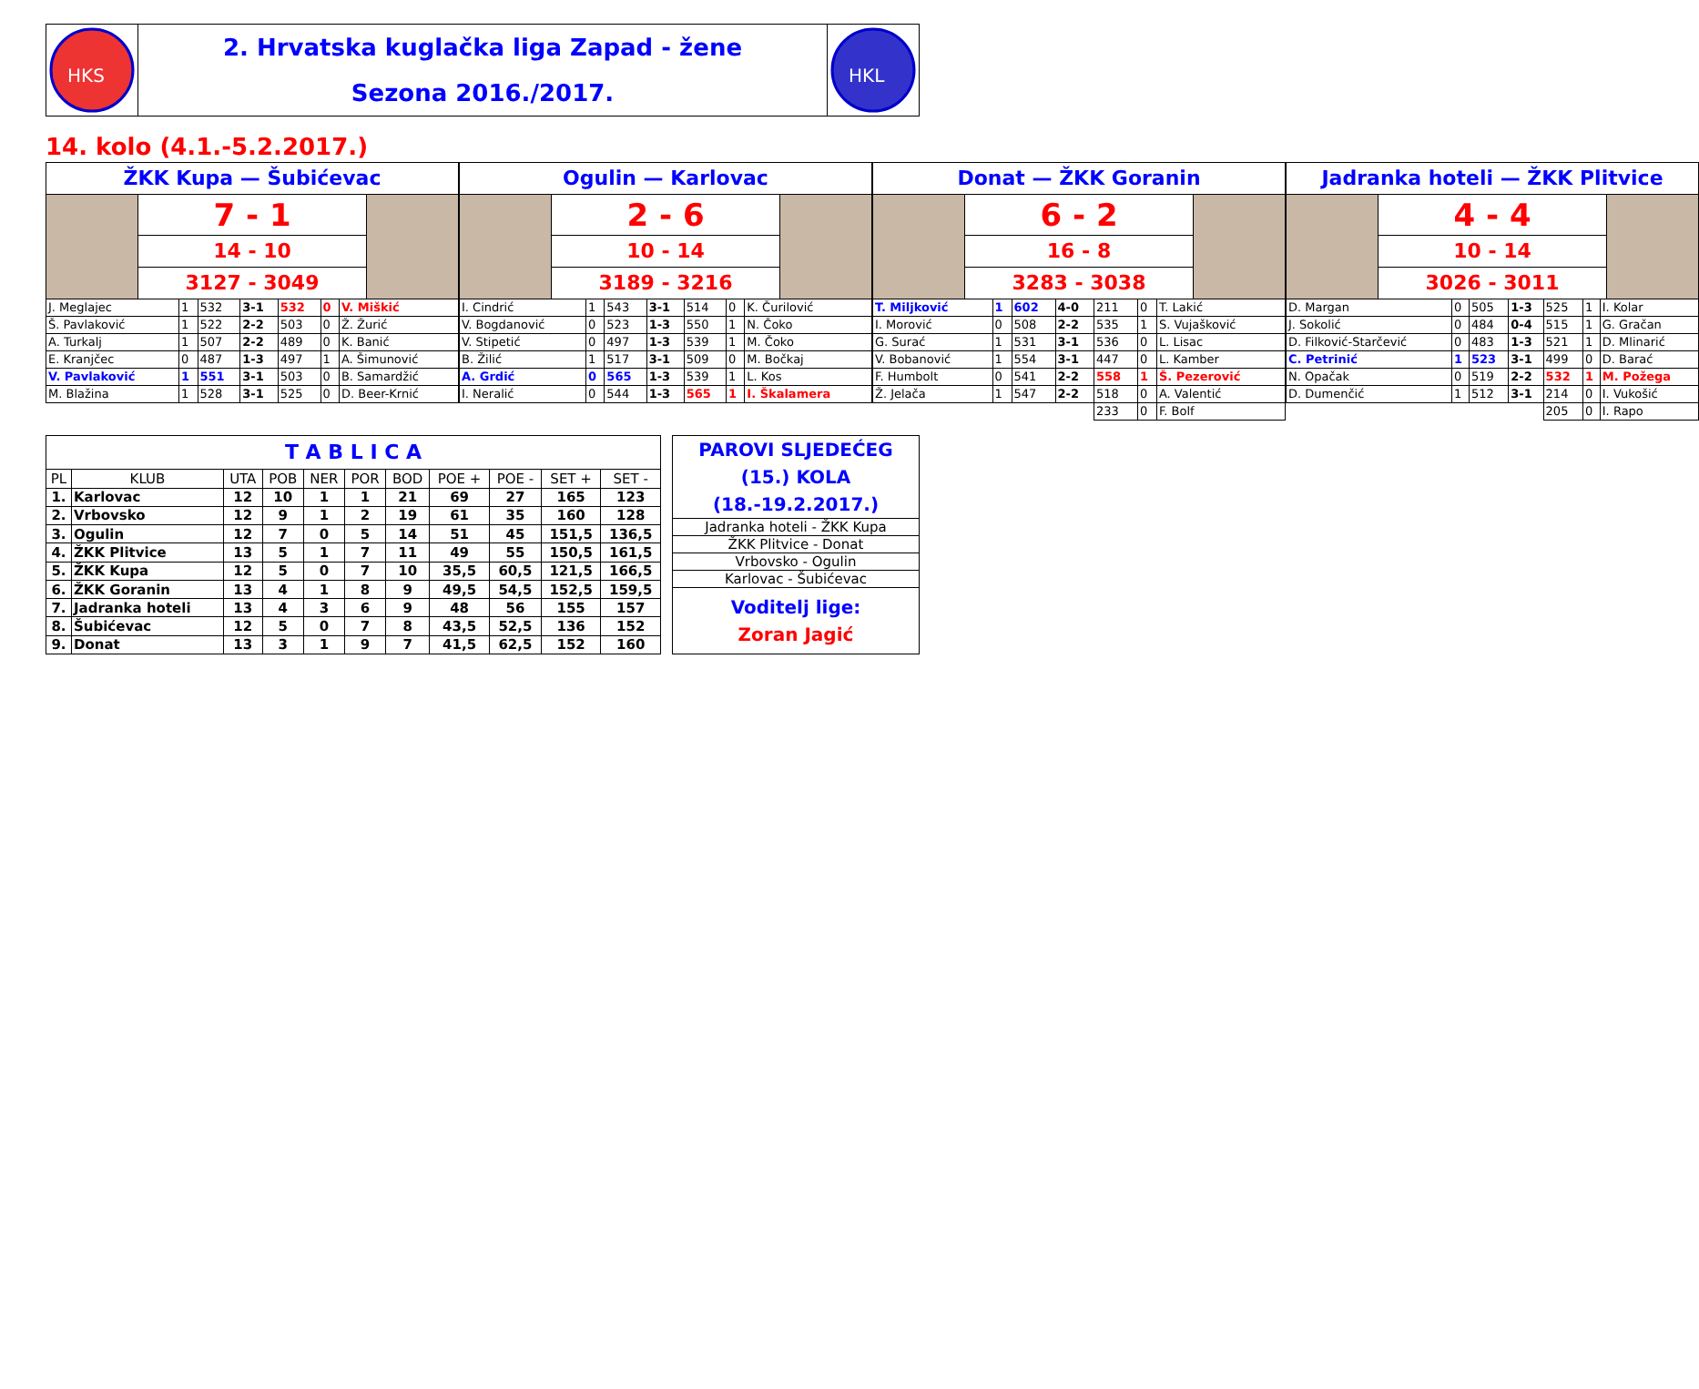HKS
2. Hrvatska kuglačka liga Zapad - žene
Sezona 2016./2017.
HKL
14. kolo (4.1.-5.2.2017.)
ŽKK Kupa — Šubićevac
7 - 1
14 - 10
3127 - 3049
| J. Meglajec | 1 | 532 | 3-1 | 532 | 0 | V. Miškić |
| Š. Pavlaković | 1 | 522 | 2-2 | 503 | 0 | Ž. Žurić |
| A. Turkalj | 1 | 507 | 2-2 | 489 | 0 | K. Banić |
| E. Kranjčec | 0 | 487 | 1-3 | 497 | 1 | A. Šimunović |
| V. Pavlaković | 1 | 551 | 3-1 | 503 | 0 | B. Samardžić |
| M. Blažina | 1 | 528 | 3-1 | 525 | 0 | D. Beer-Krnić |
Ogulin — Karlovac
2 - 6
10 - 14
3189 - 3216
| I. Cindrić | 1 | 543 | 3-1 | 514 | 0 | K. Čurilović |
| V. Bogdanović | 0 | 523 | 1-3 | 550 | 1 | N. Čoko |
| V. Stipetić | 0 | 497 | 1-3 | 539 | 1 | M. Čoko |
| B. Žilić | 1 | 517 | 3-1 | 509 | 0 | M. Bočkaj |
| A. Grdić | 0 | 565 | 1-3 | 539 | 1 | L. Kos |
| I. Neralić | 0 | 544 | 1-3 | 565 | 1 | I. Škalamera |
Donat — ŽKK Goranin
6 - 2
16 - 8
3283 - 3038
| T. Miljković | 1 | 602 | 4-0 | 211 | 0 | T. Lakić |
| I. Morović | 0 | 508 | 2-2 | 535 | 1 | S. Vujašković |
| G. Surać | 1 | 531 | 3-1 | 536 | 0 | L. Lisac |
| V. Bobanović | 1 | 554 | 3-1 | 447 | 0 | L. Kamber |
| F. Humbolt | 0 | 541 | 2-2 | 558 | 1 | Š. Pezerović |
| Ž. Jelača | 1 | 547 | 2-2 | 518 | 0 | A. Valentić |
| | | | | 233 | 0 | F. Bolf |
Jadranka hoteli — ŽKK Plitvice
4 - 4
10 - 14
3026 - 3011
| D. Margan | 0 | 505 | 1-3 | 525 | 1 | I. Kolar |
| J. Sokolić | 0 | 484 | 0-4 | 515 | 1 | G. Gračan |
| D. Filković-Starčević | 0 | 483 | 1-3 | 521 | 1 | D. Mlinarić |
| C. Petrinić | 1 | 523 | 3-1 | 499 | 0 | D. Barać |
| N. Opačak | 0 | 519 | 2-2 | 532 | 1 | M. Požega |
| D. Dumenčić | 1 | 512 | 3-1 | 214 | 0 | I. Vukošić |
| | | | | 205 | 0 | I. Rapo |
| T A B L I C A | | | | | | | | | | |
| PL | KLUB | UTA | POB | NER | POR | BOD | POE + | POE - | SET + | SET - |
| 1. | Karlovac | 12 | 10 | 1 | 1 | 21 | 69 | 27 | 165 | 123 |
| 2. | Vrbovsko | 12 | 9 | 1 | 2 | 19 | 61 | 35 | 160 | 128 |
| 3. | Ogulin | 12 | 7 | 0 | 5 | 14 | 51 | 45 | 151,5 | 136,5 |
| 4. | ŽKK Plitvice | 13 | 5 | 1 | 7 | 11 | 49 | 55 | 150,5 | 161,5 |
| 5. | ŽKK Kupa | 12 | 5 | 0 | 7 | 10 | 35,5 | 60,5 | 121,5 | 166,5 |
| 6. | ŽKK Goranin | 13 | 4 | 1 | 8 | 9 | 49,5 | 54,5 | 152,5 | 159,5 |
| 7. | Jadranka hoteli | 13 | 4 | 3 | 6 | 9 | 48 | 56 | 155 | 157 |
| 8. | Šubićevac | 12 | 5 | 0 | 7 | 8 | 43,5 | 52,5 | 136 | 152 |
| 9. | Donat | 13 | 3 | 1 | 9 | 7 | 41,5 | 62,5 | 152 | 160 |
| PAROVI SLJEDEĆEG (15.) KOLA (18.-19.2.2017.) |
| Jadranka hoteli - ŽKK Kupa |
| ŽKK Plitvice - Donat |
| Vrbovsko - Ogulin |
| Karlovac - Šubićevac |
| Voditelj lige: Zoran Jagić |